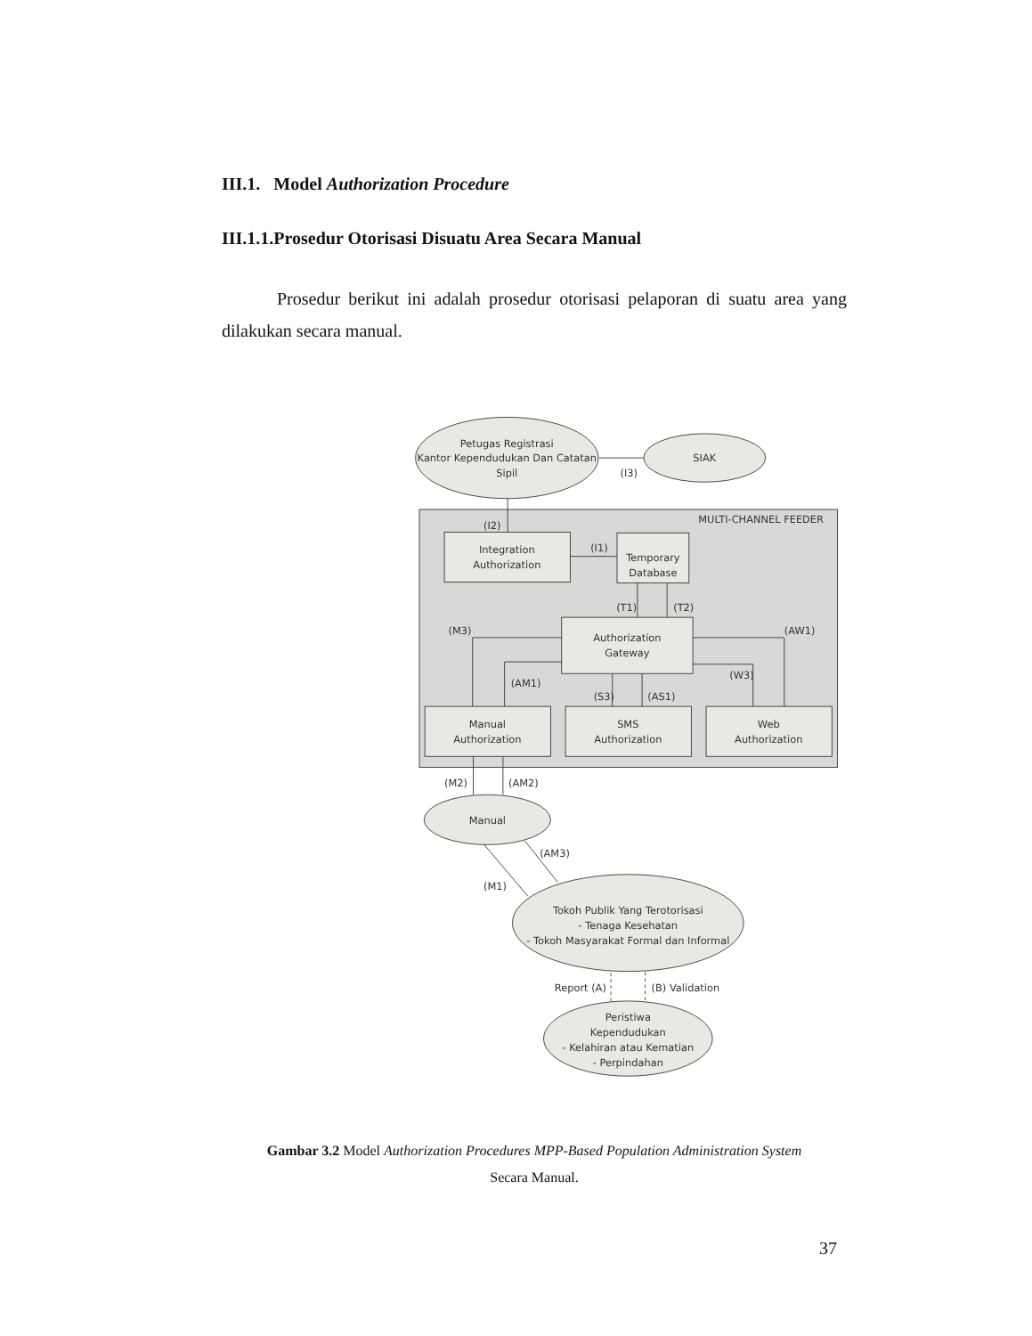III.1. Model Authorization Procedure
III.1.1.Prosedur Otorisasi Disuatu Area Secara Manual
Prosedur berikut ini adalah prosedur otorisasi pelaporan di suatu area yang dilakukan secara manual.
Petugas Registrasi
Kantor Kependudukan Dan Catatan
Sipil
SIAK
(I3)
MULTI-CHANNEL FEEDER
(I2)
Integration
Authorization
(I1)
Temporary
Database
(T1)
(T2)
(M3)
(AW1)
Authorization
Gateway
(AM1)
(W3)
(S3)
(AS1)
Manual
Authorization
SMS
Authorization
Web
Authorization
(M2)
(AM2)
Manual
(AM3)
(M1)
Tokoh Publik Yang Terotorisasi
- Tenaga Kesehatan
- Tokoh Masyarakat Formal dan Informal
Report (A)
(B) Validation
Peristiwa
Kependudukan
- Kelahiran atau Kematian
- Perpindahan
Gambar 3.2 Model Authorization Procedures MPP-Based Population Administration System
Secara Manual.
37